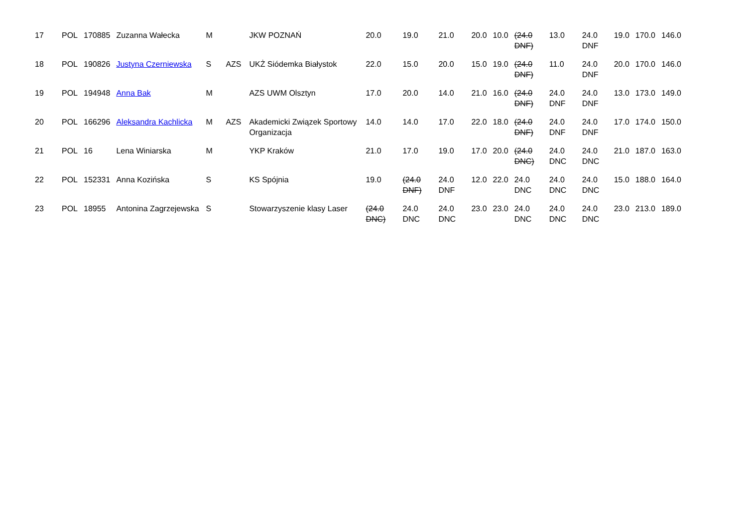| 17 | POL | 170885 | Zuzanna Wałecka | M | | JKW POZNAŃ | 20.0 | 19.0 | 21.0 | 20.0 | 10.0 | (24.0 DNF) | 13.0 | 24.0 DNF | 19.0 | 170.0 | 146.0 |
| 18 | POL | 190826 | Justyna Czerniewska | S | AZS | UKŻ Siódemka Białystok | 22.0 | 15.0 | 20.0 | 15.0 | 19.0 | (24.0 DNF) | 11.0 | 24.0 DNF | 20.0 | 170.0 | 146.0 |
| 19 | POL | 194948 | Anna Bak | M | | AZS UWM Olsztyn | 17.0 | 20.0 | 14.0 | 21.0 | 16.0 | (24.0 DNF) | 24.0 DNF | 24.0 DNF | 13.0 | 173.0 | 149.0 |
| 20 | POL | 166296 | Aleksandra Kachlicka | M | AZS | Akademicki Związek Sportowy Organizacja | 14.0 | 14.0 | 17.0 | 22.0 | 18.0 | (24.0 DNF) | 24.0 DNF | 24.0 DNF | 17.0 | 174.0 | 150.0 |
| 21 | POL | 16 | Lena Winiarska | M | | YKP Kraków | 21.0 | 17.0 | 19.0 | 17.0 | 20.0 | (24.0 DNC) | 24.0 DNC | 24.0 DNC | 21.0 | 187.0 | 163.0 |
| 22 | POL | 152331 | Anna Kozińska | S | | KS Spójnia | 19.0 | (24.0 DNF) | 24.0 DNF | 12.0 | 22.0 | 24.0 DNC | 24.0 DNC | 24.0 DNC | 15.0 | 188.0 | 164.0 |
| 23 | POL | 18955 | Antonina Zagrzejewska | S | | Stowarzyszenie klasy Laser | (24.0 DNC) | 24.0 DNC | 24.0 DNC | 23.0 | 23.0 | 24.0 DNC | 24.0 DNC | 24.0 DNC | 23.0 | 213.0 | 189.0 |